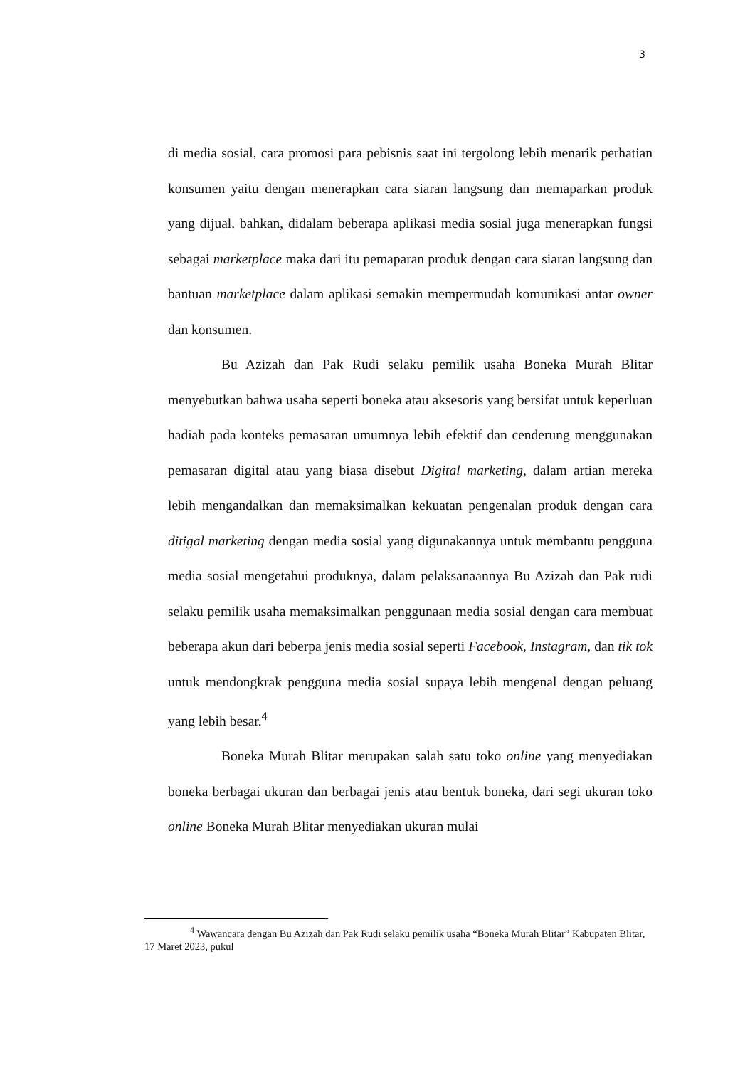3
di media sosial, cara promosi para pebisnis saat ini tergolong lebih menarik perhatian konsumen yaitu dengan menerapkan cara siaran langsung dan memaparkan produk yang dijual. bahkan, didalam beberapa aplikasi media sosial juga menerapkan fungsi sebagai marketplace maka dari itu pemaparan produk dengan cara siaran langsung dan bantuan marketplace dalam aplikasi semakin mempermudah komunikasi antar owner dan konsumen.
Bu Azizah dan Pak Rudi selaku pemilik usaha Boneka Murah Blitar menyebutkan bahwa usaha seperti boneka atau aksesoris yang bersifat untuk keperluan hadiah pada konteks pemasaran umumnya lebih efektif dan cenderung menggunakan pemasaran digital atau yang biasa disebut Digital marketing, dalam artian mereka lebih mengandalkan dan memaksimalkan kekuatan pengenalan produk dengan cara ditigal marketing dengan media sosial yang digunakannya untuk membantu pengguna media sosial mengetahui produknya, dalam pelaksanaannya Bu Azizah dan Pak rudi selaku pemilik usaha memaksimalkan penggunaan media sosial dengan cara membuat beberapa akun dari beberpa jenis media sosial seperti Facebook, Instagram, dan tik tok untuk mendongkrak pengguna media sosial supaya lebih mengenal dengan peluang yang lebih besar.<sup>4</sup>
Boneka Murah Blitar merupakan salah satu toko online yang menyediakan boneka berbagai ukuran dan berbagai jenis atau bentuk boneka, dari segi ukuran toko online Boneka Murah Blitar menyediakan ukuran mulai
<sup>4</sup> Wawancara dengan Bu Azizah dan Pak Rudi selaku pemilik usaha “Boneka Murah Blitar” Kabupaten Blitar, 17 Maret 2023, pukul